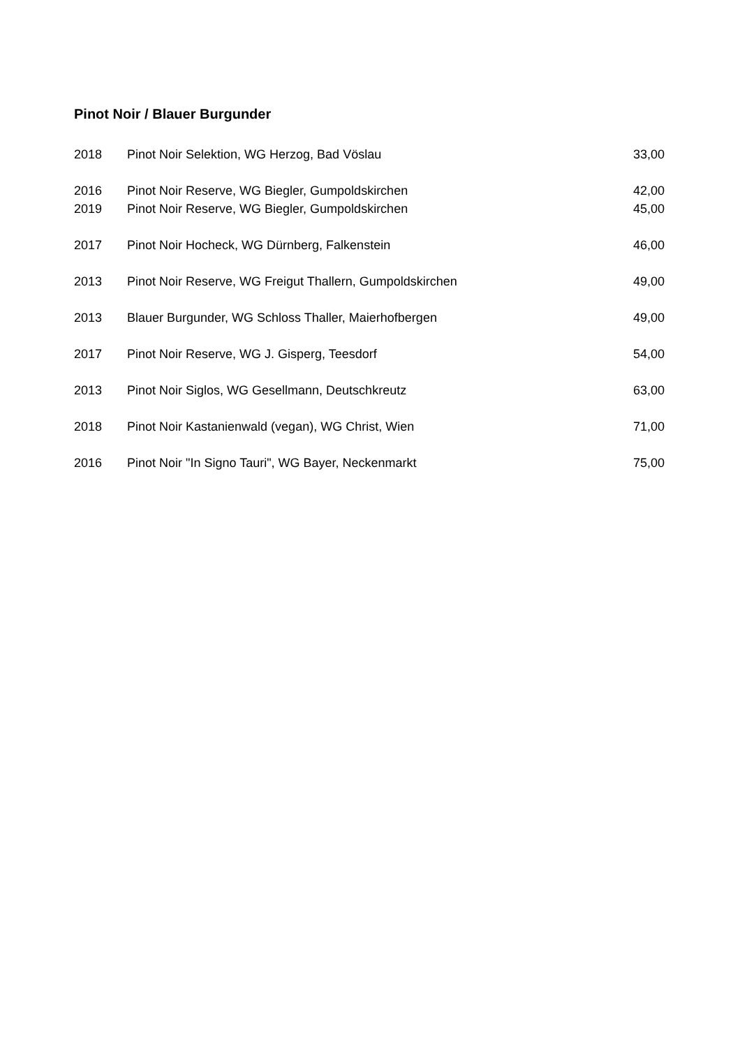Pinot Noir / Blauer Burgunder
| 2018 | Pinot Noir Selektion, WG Herzog, Bad Vöslau | 33,00 |
| 2016 | Pinot Noir Reserve, WG Biegler, Gumpoldskirchen | 42,00 |
| 2019 | Pinot Noir Reserve, WG Biegler, Gumpoldskirchen | 45,00 |
| 2017 | Pinot Noir Hocheck, WG Dürnberg, Falkenstein | 46,00 |
| 2013 | Pinot Noir Reserve, WG Freigut Thallern, Gumpoldskirchen | 49,00 |
| 2013 | Blauer Burgunder, WG Schloss Thaller, Maierhofbergen | 49,00 |
| 2017 | Pinot Noir Reserve, WG J. Gisperg, Teesdorf | 54,00 |
| 2013 | Pinot Noir Siglos, WG Gesellmann, Deutschkreutz | 63,00 |
| 2018 | Pinot Noir Kastanienwald (vegan), WG Christ, Wien | 71,00 |
| 2016 | Pinot Noir "In Signo Tauri", WG Bayer, Neckenmarkt | 75,00 |